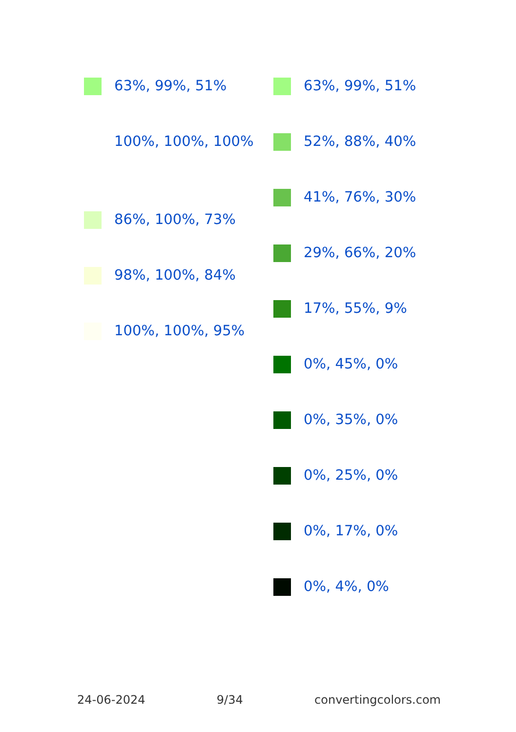63%, 99%, 51%
100%, 100%, 100%
86%, 100%, 73%
98%, 100%, 84%
100%, 100%, 95%
63%, 99%, 51%
52%, 88%, 40%
41%, 76%, 30%
29%, 66%, 20%
17%, 55%, 9%
0%, 45%, 0%
0%, 35%, 0%
0%, 25%, 0%
0%, 17%, 0%
0%, 4%, 0%
24-06-2024 9/34 convertingcolors.com